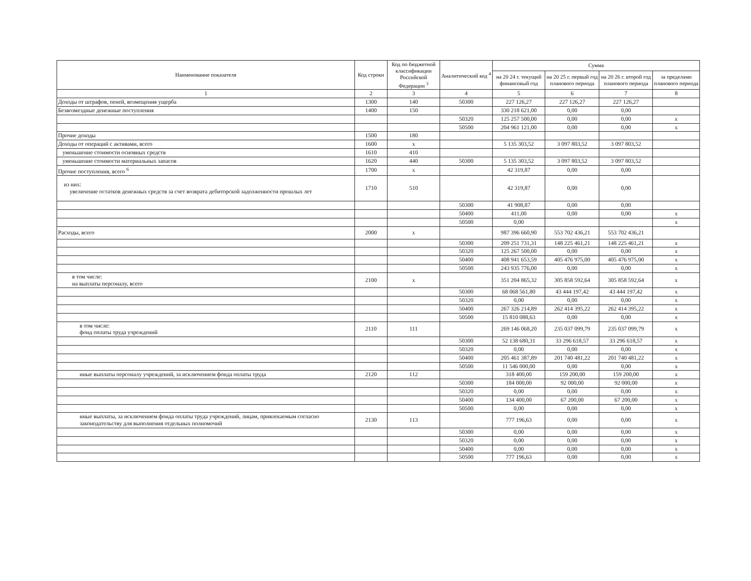| Наименование показателя | Код строки | Код по бюджетной классификации Российской Федерации <sup>3</sup> | Аналитический код <sup>4</sup> | Сумма | | | |
| --- | --- | --- | --- | --- | --- | --- | --- |
| | | | | на 20 24 г. текущий финансовый год | на 20 25 г. первый год планового периода | на 20 26 г. второй год планового периода | за пределами планового периода |
| 1 | 2 | 3 | 4 | 5 | 6 | 7 | 8 |
| Доходы от штрафов, пеней, возмещения ущерба | 1300 | 140 | 50300 | 227 126,27 | 227 126,27 | 227 126,27 | |
| Безвозмездные денежные поступления | 1400 | 150 | | 330 218 621,00 | 0,00 | 0,00 | |
| | | | 50320 | 125 257 500,00 | 0,00 | 0,00 | x |
| | | | 50500 | 204 961 121,00 | 0,00 | 0,00 | x |
| Прочие доходы | 1500 | 180 | | | | | |
| Доходы от операций с активами, всего | 1600 | x | | 5 135 303,52 | 3 097 803,52 | 3 097 803,52 | |
| уменьшение стоимости основных средств | 1610 | 410 | | | | | |
| уменьшение стоимости материальных запасов | 1620 | 440 | 50300 | 5 135 303,52 | 3 097 803,52 | 3 097 803,52 | |
| Прочие поступления, всего <sup>6</sup> | 1700 | x | | 42 319,87 | 0,00 | 0,00 | |
| из них: увеличение остатков денежных средств за счет возврата дебиторской задолженности прошлых лет | 1710 | 510 | | 42 319,87 | 0,00 | 0,00 | |
| | | | 50300 | 41 908,87 | 0,00 | 0,00 | |
| | | | 50400 | 411,00 | 0,00 | 0,00 | x |
| | | | 50500 | 0,00 | | | x |
| Расходы, всего | 2000 | x | | 987 396 660,90 | 553 702 436,21 | 553 702 436,21 | |
| | | | 50300 | 209 251 731,31 | 148 225 461,21 | 148 225 461,21 | x |
| | | | 50320 | 125 267 500,00 | 0,00 | 0,00 | x |
| | | | 50400 | 408 941 653,59 | 405 476 975,00 | 405 476 975,00 | x |
| | | | 50500 | 243 935 776,00 | 0,00 | 0,00 | x |
| в том числе: на выплаты персоналу, всего | 2100 | x | | 351 204 865,32 | 305 858 592,64 | 305 858 592,64 | x |
| | | | 50300 | 68 068 561,80 | 43 444 197,42 | 43 444 197,42 | x |
| | | | 50320 | 0,00 | 0,00 | 0,00 | x |
| | | | 50400 | 267 326 214,89 | 262 414 395,22 | 262 414 395,22 | x |
| | | | 50500 | 15 810 088,63 | 0,00 | 0,00 | x |
| в том числе: фонд оплаты труда учреждений | 2110 | 111 | | 269 146 068,20 | 235 037 099,79 | 235 037 099,79 | x |
| | | | 50300 | 52 138 680,31 | 33 296 618,57 | 33 296 618,57 | x |
| | | | 50320 | 0,00 | 0,00 | 0,00 | x |
| | | | 50400 | 205 461 387,89 | 201 740 481,22 | 201 740 481,22 | x |
| | | | 50500 | 11 546 000,00 | 0,00 | 0,00 | x |
| иные выплаты персоналу учреждений, за исключением фонда оплаты труда | 2120 | 112 | | 318 400,00 | 159 200,00 | 159 200,00 | x |
| | | | 50300 | 184 000,00 | 92 000,00 | 92 000,00 | x |
| | | | 50320 | 0,00 | 0,00 | 0,00 | x |
| | | | 50400 | 134 400,00 | 67 200,00 | 67 200,00 | x |
| | | | 50500 | 0,00 | 0,00 | 0,00 | x |
| иные выплаты, за исключением фонда оплаты труда учреждений, лицам, привлекаемым согласно законодательству для выполнения отдельных полномочий | 2130 | 113 | | 777 196,63 | 0,00 | 0,00 | x |
| | | | 50300 | 0,00 | 0,00 | 0,00 | x |
| | | | 50320 | 0,00 | 0,00 | 0,00 | x |
| | | | 50400 | 0,00 | 0,00 | 0,00 | x |
| | | | 50500 | 777 196,63 | 0,00 | 0,00 | x |